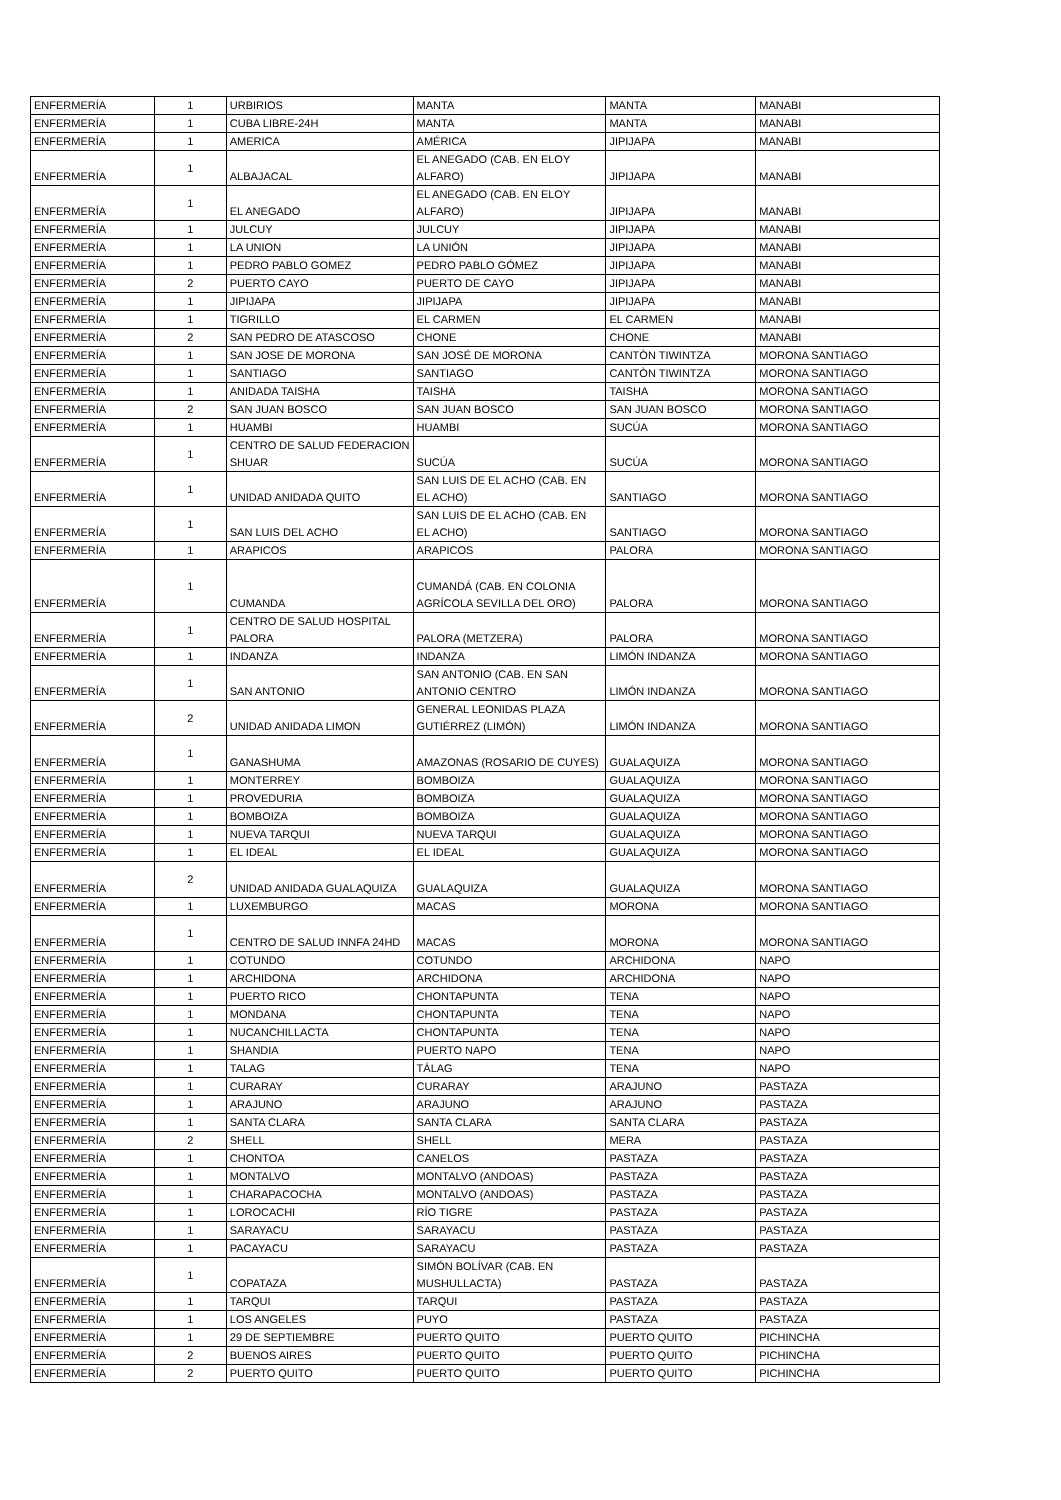| ENFERMERÍA | 1 | URBIRIOS | MANTA | MANTA | MANABI |
| ENFERMERÍA | 1 | CUBA LIBRE-24H | MANTA | MANTA | MANABI |
| ENFERMERÍA | 1 | AMERICA | AMÉRICA | JIPIJAPA | MANABI |
| ENFERMERÍA | 1 | ALBAJACAL | EL ANEGADO (CAB. EN ELOY ALFARO) | JIPIJAPA | MANABI |
| ENFERMERÍA | 1 | EL ANEGADO | EL ANEGADO (CAB. EN ELOY ALFARO) | JIPIJAPA | MANABI |
| ENFERMERÍA | 1 | JULCUY | JULCUY | JIPIJAPA | MANABI |
| ENFERMERÍA | 1 | LA UNION | LA UNIÓN | JIPIJAPA | MANABI |
| ENFERMERÍA | 1 | PEDRO PABLO GOMEZ | PEDRO PABLO GÓMEZ | JIPIJAPA | MANABI |
| ENFERMERÍA | 2 | PUERTO CAYO | PUERTO DE CAYO | JIPIJAPA | MANABI |
| ENFERMERÍA | 1 | JIPIJAPA | JIPIJAPA | JIPIJAPA | MANABI |
| ENFERMERÍA | 1 | TIGRILLO | EL CARMEN | EL CARMEN | MANABI |
| ENFERMERÍA | 2 | SAN PEDRO DE ATASCOSO | CHONE | CHONE | MANABI |
| ENFERMERÍA | 1 | SAN JOSE DE MORONA | SAN JOSÉ DE MORONA | CANTÒN TIWINTZA | MORONA SANTIAGO |
| ENFERMERÍA | 1 | SANTIAGO | SANTIAGO | CANTÒN TIWINTZA | MORONA SANTIAGO |
| ENFERMERÍA | 1 | ANIDADA TAISHA | TAISHA | TAISHA | MORONA SANTIAGO |
| ENFERMERÍA | 2 | SAN JUAN BOSCO | SAN JUAN BOSCO | SAN JUAN BOSCO | MORONA SANTIAGO |
| ENFERMERÍA | 1 | HUAMBI | HUAMBI | SUCÚA | MORONA SANTIAGO |
| ENFERMERÍA | 1 | CENTRO DE SALUD FEDERACION SHUAR | SUCÚA | SUCÚA | MORONA SANTIAGO |
| ENFERMERÍA | 1 | UNIDAD ANIDADA QUITO | SAN LUIS DE EL ACHO (CAB. EN EL ACHO) | SANTIAGO | MORONA SANTIAGO |
| ENFERMERÍA | 1 | SAN LUIS DEL ACHO | SAN LUIS DE EL ACHO (CAB. EN EL ACHO) | SANTIAGO | MORONA SANTIAGO |
| ENFERMERÍA | 1 | ARAPICOS | ARAPICOS | PALORA | MORONA SANTIAGO |
| ENFERMERÍA | 1 | CUMANDA | CUMANDÁ (CAB. EN COLONIA AGRÍCOLA SEVILLA DEL ORO) | PALORA | MORONA SANTIAGO |
| ENFERMERÍA | 1 | CENTRO DE SALUD HOSPITAL PALORA | PALORA (METZERA) | PALORA | MORONA SANTIAGO |
| ENFERMERÍA | 1 | INDANZA | INDANZA | LIMÓN INDANZA | MORONA SANTIAGO |
| ENFERMERÍA | 1 | SAN ANTONIO | SAN ANTONIO (CAB. EN SAN ANTONIO CENTRO | LIMÓN INDANZA | MORONA SANTIAGO |
| ENFERMERÍA | 2 | UNIDAD ANIDADA LIMON | GENERAL LEONIDAS PLAZA GUTIÉRREZ (LIMÓN) | LIMÓN INDANZA | MORONA SANTIAGO |
| ENFERMERÍA | 1 | GANASHUMA | AMAZONAS (ROSARIO DE CUYES) | GUALAQUIZA | MORONA SANTIAGO |
| ENFERMERÍA | 1 | MONTERREY | BOMBOIZA | GUALAQUIZA | MORONA SANTIAGO |
| ENFERMERÍA | 1 | PROVEDURIA | BOMBOIZA | GUALAQUIZA | MORONA SANTIAGO |
| ENFERMERÍA | 1 | BOMBOIZA | BOMBOIZA | GUALAQUIZA | MORONA SANTIAGO |
| ENFERMERÍA | 1 | NUEVA TARQUI | NUEVA TARQUI | GUALAQUIZA | MORONA SANTIAGO |
| ENFERMERÍA | 1 | EL IDEAL | EL IDEAL | GUALAQUIZA | MORONA SANTIAGO |
| ENFERMERÍA | 2 | UNIDAD ANIDADA GUALAQUIZA | GUALAQUIZA | GUALAQUIZA | MORONA SANTIAGO |
| ENFERMERÍA | 1 | LUXEMBURGO | MACAS | MORONA | MORONA SANTIAGO |
| ENFERMERÍA | 1 | CENTRO DE SALUD INNFA 24HD | MACAS | MORONA | MORONA SANTIAGO |
| ENFERMERÍA | 1 | COTUNDO | COTUNDO | ARCHIDONA | NAPO |
| ENFERMERÍA | 1 | ARCHIDONA | ARCHIDONA | ARCHIDONA | NAPO |
| ENFERMERÍA | 1 | PUERTO RICO | CHONTAPUNTA | TENA | NAPO |
| ENFERMERÍA | 1 | MONDANA | CHONTAPUNTA | TENA | NAPO |
| ENFERMERÍA | 1 | NUCANCHILLACTA | CHONTAPUNTA | TENA | NAPO |
| ENFERMERÍA | 1 | SHANDIA | PUERTO NAPO | TENA | NAPO |
| ENFERMERÍA | 1 | TALAG | TÁLAG | TENA | NAPO |
| ENFERMERÍA | 1 | CURARAY | CURARAY | ARAJUNO | PASTAZA |
| ENFERMERÍA | 1 | ARAJUNO | ARAJUNO | ARAJUNO | PASTAZA |
| ENFERMERÍA | 1 | SANTA CLARA | SANTA CLARA | SANTA CLARA | PASTAZA |
| ENFERMERÍA | 2 | SHELL | SHELL | MERA | PASTAZA |
| ENFERMERÍA | 1 | CHONTOA | CANELOS | PASTAZA | PASTAZA |
| ENFERMERÍA | 1 | MONTALVO | MONTALVO (ANDOAS) | PASTAZA | PASTAZA |
| ENFERMERÍA | 1 | CHARAPACOCHA | MONTALVO (ANDOAS) | PASTAZA | PASTAZA |
| ENFERMERÍA | 1 | LOROCACHI | RÍO TIGRE | PASTAZA | PASTAZA |
| ENFERMERÍA | 1 | SARAYACU | SARAYACU | PASTAZA | PASTAZA |
| ENFERMERÍA | 1 | PACAYACU | SARAYACU | PASTAZA | PASTAZA |
| ENFERMERÍA | 1 | COPATAZA | SIMÓN BOLÍVAR (CAB. EN MUSHULLACTA) | PASTAZA | PASTAZA |
| ENFERMERÍA | 1 | TARQUI | TARQUI | PASTAZA | PASTAZA |
| ENFERMERÍA | 1 | LOS ANGELES | PUYO | PASTAZA | PASTAZA |
| ENFERMERÍA | 1 | 29 DE SEPTIEMBRE | PUERTO QUITO | PUERTO QUITO | PICHINCHA |
| ENFERMERÍA | 2 | BUENOS AIRES | PUERTO QUITO | PUERTO QUITO | PICHINCHA |
| ENFERMERÍA | 2 | PUERTO QUITO | PUERTO QUITO | PUERTO QUITO | PICHINCHA |